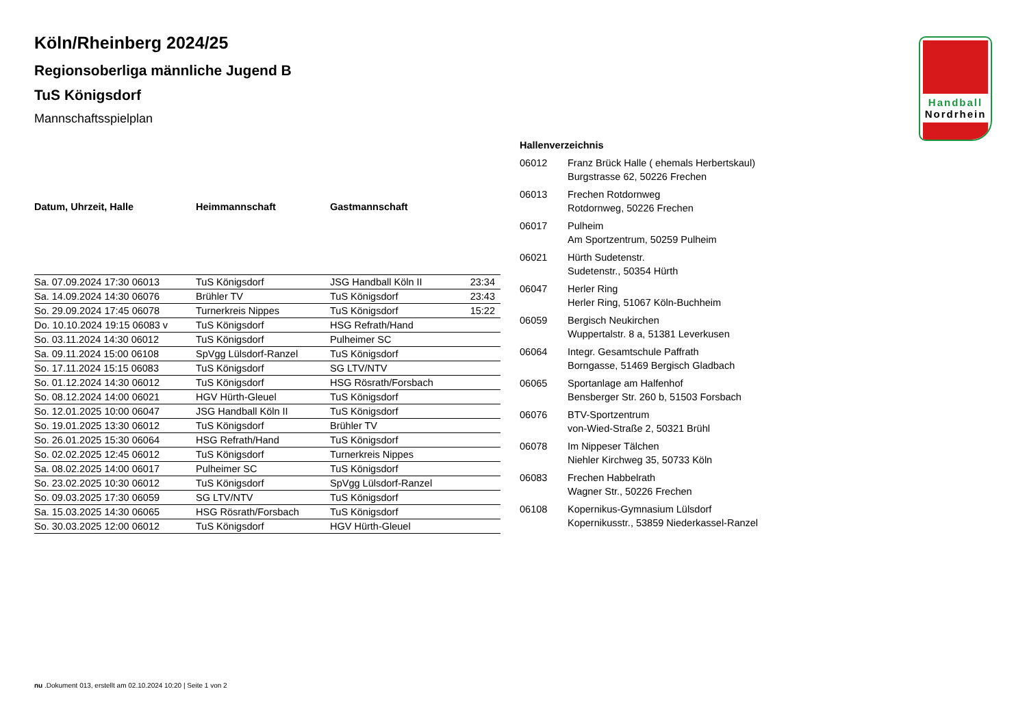Handball
Nordrhein
Köln/Rheinberg 2024/25
Regionsoberliga männliche Jugend B
TuS Königsdorf
Mannschaftsspielplan
| Datum, Uhrzeit, Halle | Heimmannschaft | Gastmannschaft | |
| --- | --- | --- | --- |
| Sa. 07.09.2024 17:30 06013 | TuS Königsdorf | JSG Handball Köln II | 23:34 |
| Sa. 14.09.2024 14:30 06076 | Brühler TV | TuS Königsdorf | 23:43 |
| So. 29.09.2024 17:45 06078 | Turnerkreis Nippes | TuS Königsdorf | 15:22 |
| Do. 10.10.2024 19:15 06083 v | TuS Königsdorf | HSG Refrath/Hand | |
| So. 03.11.2024 14:30 06012 | TuS Königsdorf | Pulheimer SC | |
| Sa. 09.11.2024 15:00 06108 | SpVgg Lülsdorf-Ranzel | TuS Königsdorf | |
| So. 17.11.2024 15:15 06083 | TuS Königsdorf | SG LTV/NTV | |
| So. 01.12.2024 14:30 06012 | TuS Königsdorf | HSG Rösrath/Forsbach | |
| So. 08.12.2024 14:00 06021 | HGV Hürth-Gleuel | TuS Königsdorf | |
| So. 12.01.2025 10:00 06047 | JSG Handball Köln II | TuS Königsdorf | |
| So. 19.01.2025 13:30 06012 | TuS Königsdorf | Brühler TV | |
| So. 26.01.2025 15:30 06064 | HSG Refrath/Hand | TuS Königsdorf | |
| So. 02.02.2025 12:45 06012 | TuS Königsdorf | Turnerkreis Nippes | |
| Sa. 08.02.2025 14:00 06017 | Pulheimer SC | TuS Königsdorf | |
| So. 23.02.2025 10:30 06012 | TuS Königsdorf | SpVgg Lülsdorf-Ranzel | |
| So. 09.03.2025 17:30 06059 | SG LTV/NTV | TuS Königsdorf | |
| Sa. 15.03.2025 14:30 06065 | HSG Rösrath/Forsbach | TuS Königsdorf | |
| So. 30.03.2025 12:00 06012 | TuS Königsdorf | HGV Hürth-Gleuel | |
Hallenverzeichnis
| 06012 | Franz Brück Halle ( ehemals Herbertskaul) Burgstrasse 62, 50226 Frechen |
| 06013 | Frechen Rotdornweg Rotdornweg, 50226 Frechen |
| 06017 | Pulheim Am Sportzentrum, 50259 Pulheim |
| 06021 | Hürth Sudetenstr. Sudetenstr., 50354 Hürth |
| 06047 | Herler Ring Herler Ring, 51067 Köln-Buchheim |
| 06059 | Bergisch Neukirchen Wuppertalstr. 8 a, 51381 Leverkusen |
| 06064 | Integr. Gesamtschule Paffrath Borngasse, 51469 Bergisch Gladbach |
| 06065 | Sportanlage am Halfenhof Bensberger Str. 260 b, 51503 Forsbach |
| 06076 | BTV-Sportzentrum von-Wied-Straße 2, 50321 Brühl |
| 06078 | Im Nippeser Tälchen Niehler Kirchweg 35, 50733 Köln |
| 06083 | Frechen Habbelrath Wagner Str., 50226 Frechen |
| 06108 | Kopernikus-Gymnasium Lülsdorf Kopernikusstr., 53859 Niederkassel-Ranzel |
nu .Dokument 013, erstellt am 02.10.2024 10:20 | Seite 1 von 2